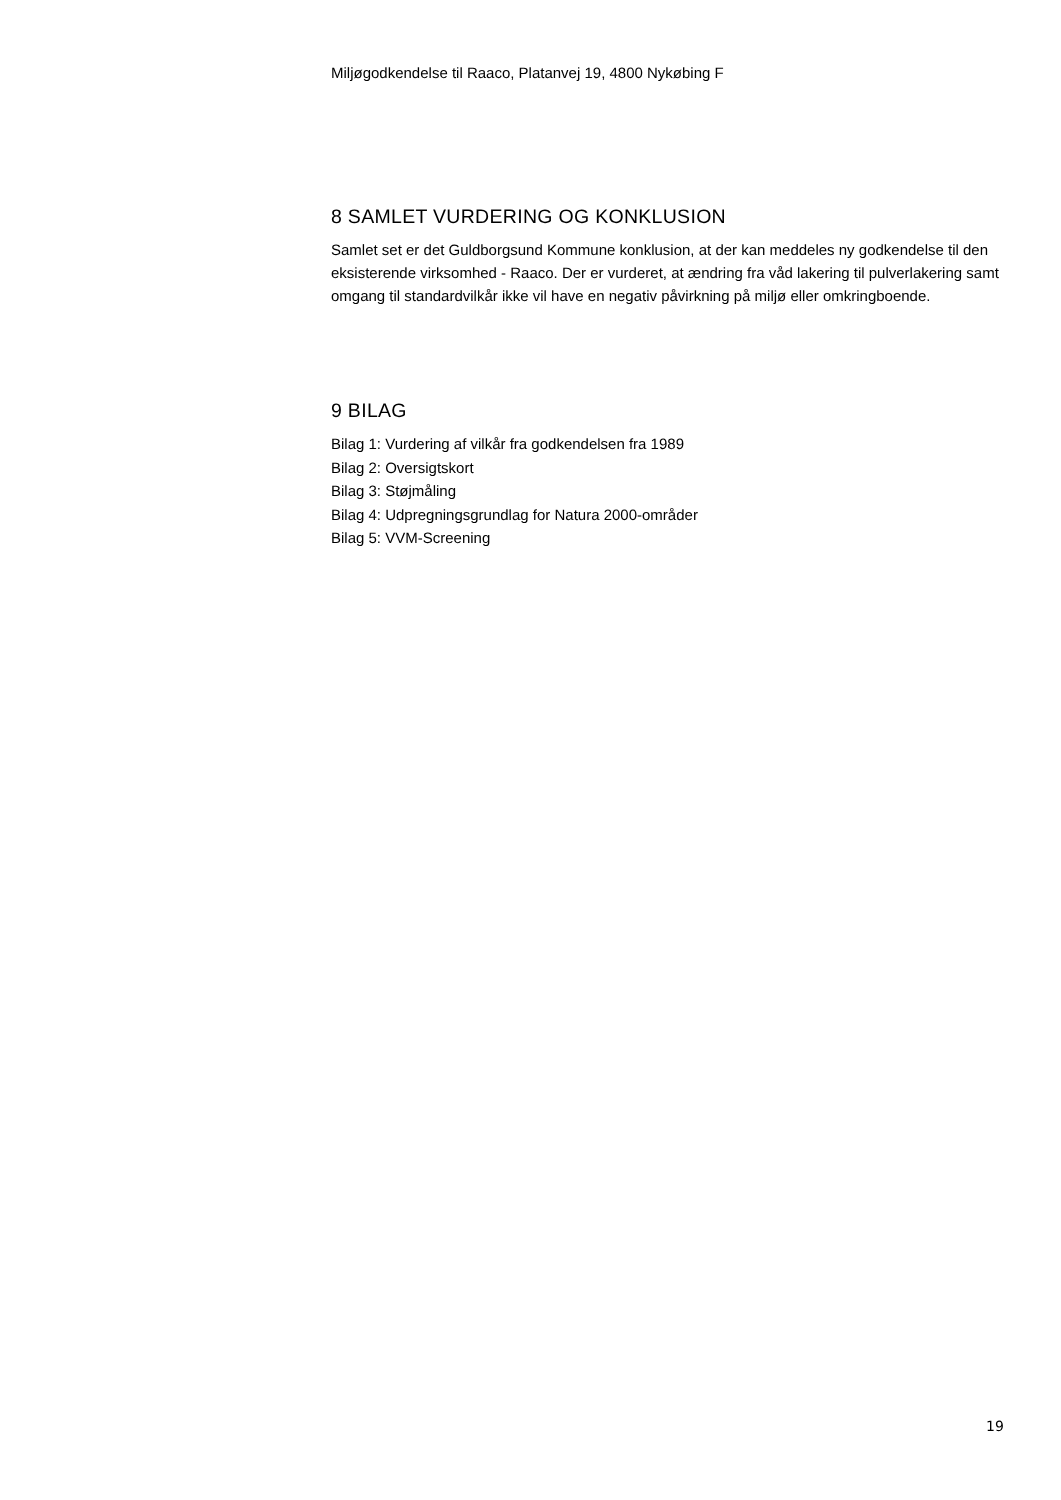Miljøgodkendelse til Raaco, Platanvej 19, 4800 Nykøbing F
8 SAMLET VURDERING OG KONKLUSION
Samlet set er det Guldborgsund Kommune konklusion, at der kan meddeles ny godkendelse til den eksisterende virksomhed - Raaco. Der er vurderet, at ændring fra våd lakering til pulverlakering samt omgang til standardvilkår ikke vil have en negativ påvirkning på miljø eller omkringboende.
9 BILAG
Bilag 1: Vurdering af vilkår fra godkendelsen fra 1989
Bilag 2: Oversigtskort
Bilag 3: Støjmåling
Bilag 4: Udpregningsgrundlag for Natura 2000-områder
Bilag 5: VVM-Screening
19